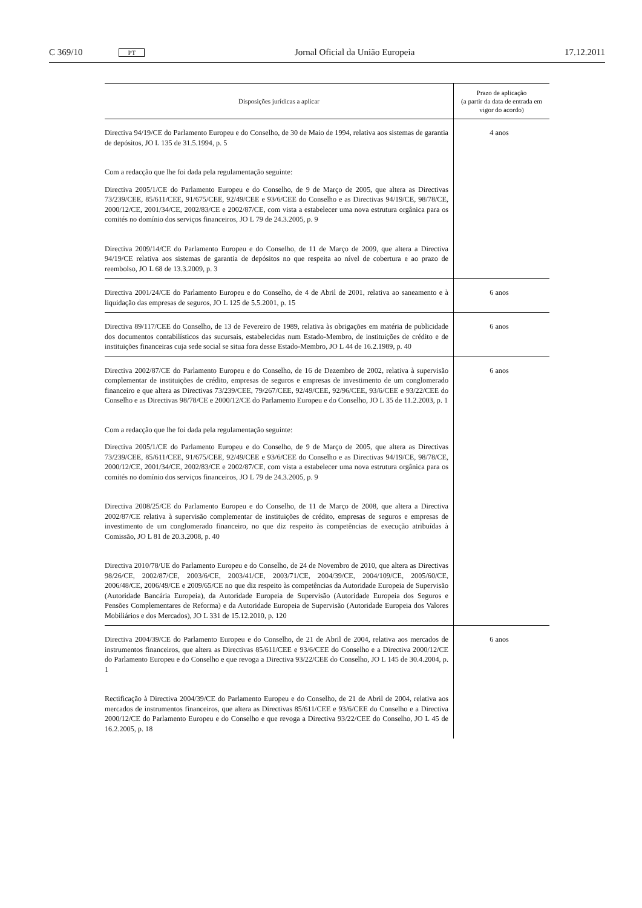C 369/10 PT Jornal Oficial da União Europeia 17.12.2011
| Disposições jurídicas a aplicar | Prazo de aplicação (a partir da data de entrada em vigor do acordo) |
| --- | --- |
| Directiva 94/19/CE do Parlamento Europeu e do Conselho, de 30 de Maio de 1994, relativa aos sistemas de garantia de depósitos, JO L 135 de 31.5.1994, p. 5 Com a redacção que lhe foi dada pela regulamentação seguinte: Directiva 2005/1/CE do Parlamento Europeu e do Conselho, de 9 de Março de 2005, que altera as Directivas 73/239/CEE, 85/611/CEE, 91/675/CEE, 92/49/CEE e 93/6/CEE do Conselho e as Directivas 94/19/CE, 98/78/CE, 2000/12/CE, 2001/34/CE, 2002/83/CE e 2002/87/CE, com vista a estabelecer uma nova estrutura orgânica para os comités no domínio dos serviços financeiros, JO L 79 de 24.3.2005, p. 9 Directiva 2009/14/CE do Parlamento Europeu e do Conselho, de 11 de Março de 2009, que altera a Directiva 94/19/CE relativa aos sistemas de garantia de depósitos no que respeita ao nível de cobertura e ao prazo de reembolso, JO L 68 de 13.3.2009, p. 3 | 4 anos |
| Directiva 2001/24/CE do Parlamento Europeu e do Conselho, de 4 de Abril de 2001, relativa ao saneamento e à liquidação das empresas de seguros, JO L 125 de 5.5.2001, p. 15 | 6 anos |
| Directiva 89/117/CEE do Conselho, de 13 de Fevereiro de 1989, relativa às obrigações em matéria de publicidade dos documentos contabilísticos das sucursais, estabelecidas num Estado-Membro, de instituições de crédito e de instituições financeiras cuja sede social se situa fora desse Estado-Membro, JO L 44 de 16.2.1989, p. 40 | 6 anos |
| Directiva 2002/87/CE do Parlamento Europeu e do Conselho, de 16 de Dezembro de 2002, relativa à supervisão complementar de instituições de crédito, empresas de seguros e empresas de investimento de um conglomerado financeiro e que altera as Directivas 73/239/CEE, 79/267/CEE, 92/49/CEE, 92/96/CEE, 93/6/CEE e 93/22/CEE do Conselho e as Directivas 98/78/CE e 2000/12/CE do Parlamento Europeu e do Conselho, JO L 35 de 11.2.2003, p. 1 Com a redacção que lhe foi dada pela regulamentação seguinte: Directiva 2005/1/CE do Parlamento Europeu e do Conselho, de 9 de Março de 2005, que altera as Directivas 73/239/CEE, 85/611/CEE, 91/675/CEE, 92/49/CEE e 93/6/CEE do Conselho e as Directivas 94/19/CE, 98/78/CE, 2000/12/CE, 2001/34/CE, 2002/83/CE e 2002/87/CE, com vista a estabelecer uma nova estrutura orgânica para os comités no domínio dos serviços financeiros, JO L 79 de 24.3.2005, p. 9 Directiva 2008/25/CE do Parlamento Europeu e do Conselho, de 11 de Março de 2008, que altera a Directiva 2002/87/CE relativa à supervisão complementar de instituições de crédito, empresas de seguros e empresas de investimento de um conglomerado financeiro, no que diz respeito às competências de execução atribuídas à Comissão, JO L 81 de 20.3.2008, p. 40 Directiva 2010/78/UE do Parlamento Europeu e do Conselho, de 24 de Novembro de 2010, que altera as Directivas 98/26/CE, 2002/87/CE, 2003/6/CE, 2003/41/CE, 2003/71/CE, 2004/39/CE, 2004/109/CE, 2005/60/CE, 2006/48/CE, 2006/49/CE e 2009/65/CE no que diz respeito às competências da Autoridade Europeia de Supervisão (Autoridade Bancária Europeia), da Autoridade Europeia de Supervisão (Autoridade Europeia dos Seguros e Pensões Complementares de Reforma) e da Autoridade Europeia de Supervisão (Autoridade Europeia dos Valores Mobiliários e dos Mercados), JO L 331 de 15.12.2010, p. 120 | 6 anos |
| Directiva 2004/39/CE do Parlamento Europeu e do Conselho, de 21 de Abril de 2004, relativa aos mercados de instrumentos financeiros, que altera as Directivas 85/611/CEE e 93/6/CEE do Conselho e a Directiva 2000/12/CE do Parlamento Europeu e do Conselho e que revoga a Directiva 93/22/CEE do Conselho, JO L 145 de 30.4.2004, p. 1 Rectificação à Directiva 2004/39/CE do Parlamento Europeu e do Conselho, de 21 de Abril de 2004, relativa aos mercados de instrumentos financeiros, que altera as Directivas 85/611/CEE e 93/6/CEE do Conselho e a Directiva 2000/12/CE do Parlamento Europeu e do Conselho e que revoga a Directiva 93/22/CEE do Conselho, JO L 45 de 16.2.2005, p. 18 | 6 anos |